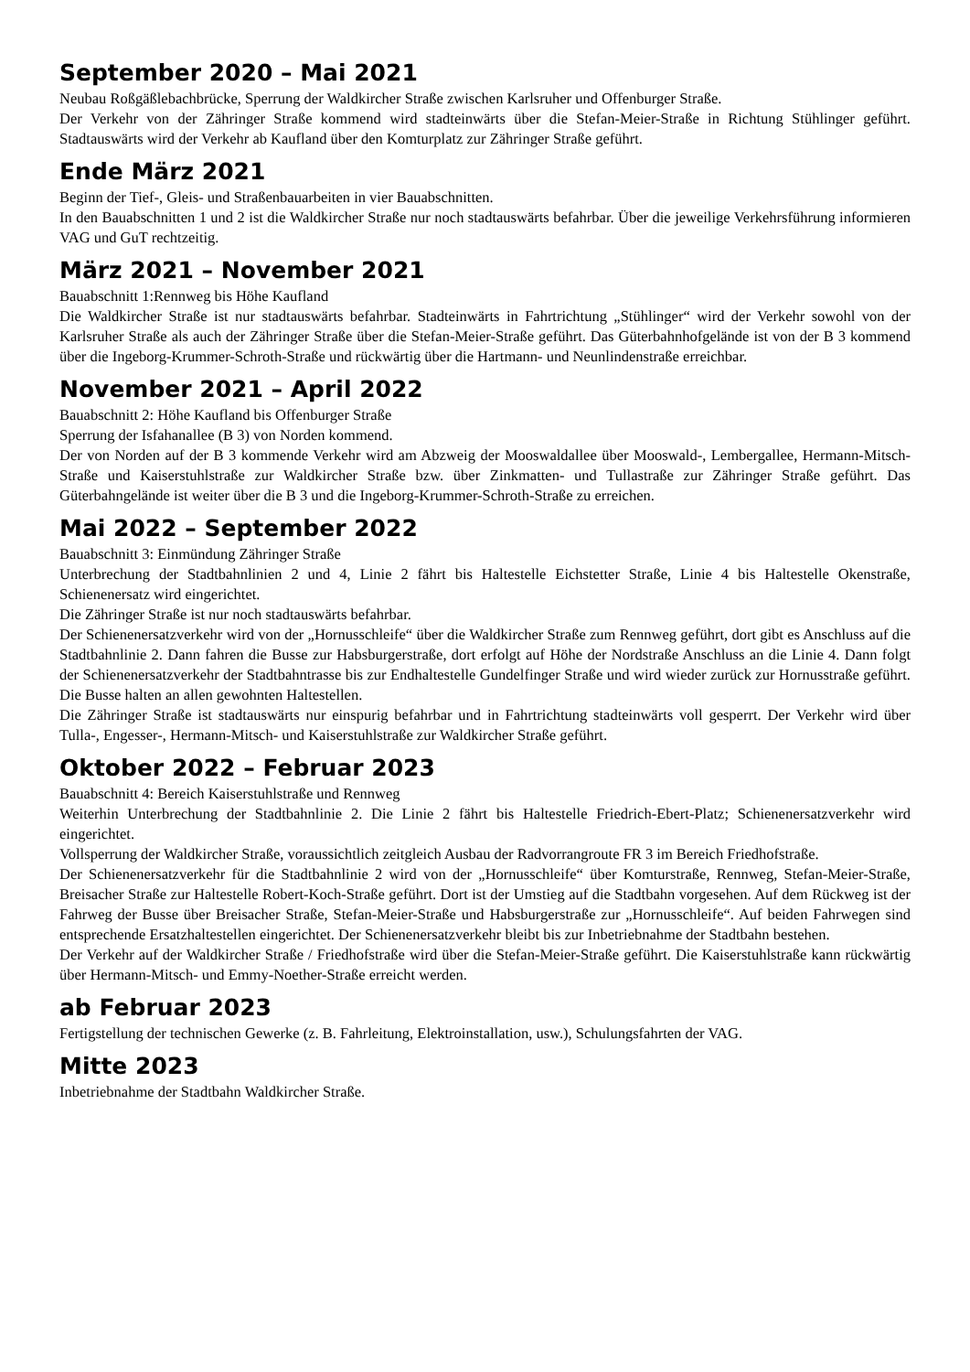September 2020 – Mai 2021
Neubau Roßgäßlebachbrücke, Sperrung der Waldkircher Straße zwischen Karlsruher und Offenburger Straße.
Der Verkehr von der Zähringer Straße kommend wird stadteinwärts über die Stefan-Meier-Straße in Richtung Stühlinger geführt. Stadtauswärts wird der Verkehr ab Kaufland über den Komturplatz zur Zähringer Straße geführt.
Ende März 2021
Beginn der Tief-, Gleis- und Straßenbauarbeiten in vier Bauabschnitten.
In den Bauabschnitten 1 und 2 ist die Waldkircher Straße nur noch stadtauswärts befahrbar. Über die jeweilige Verkehrsführung informieren VAG und GuT rechtzeitig.
März 2021 – November 2021
Bauabschnitt 1:Rennweg bis Höhe Kaufland
Die Waldkircher Straße ist nur stadtauswärts befahrbar. Stadteinwärts in Fahrtrichtung „Stühlinger“ wird der Verkehr sowohl von der Karlsruher Straße als auch der Zähringer Straße über die Stefan-Meier-Straße geführt. Das Güterbahnhofgelände ist von der B 3 kommend über die Ingeborg-Krummer-Schroth-Straße und rückwärtig über die Hartmann- und Neunlindenstraße erreichbar.
November 2021 – April 2022
Bauabschnitt 2: Höhe Kaufland bis Offenburger Straße
Sperrung der Isfahanallee (B 3) von Norden kommend.
Der von Norden auf der B 3 kommende Verkehr wird am Abzweig der Mooswaldallee über Mooswald-, Lembergallee, Hermann-Mitsch-Straße und Kaiserstuhlstraße zur Waldkircher Straße bzw. über Zinkmatten- und Tullastraße zur Zähringer Straße geführt. Das Güterbahngelände ist weiter über die B 3 und die Ingeborg-Krummer-Schroth-Straße zu erreichen.
Mai 2022 – September 2022
Bauabschnitt 3: Einmündung Zähringer Straße
Unterbrechung der Stadtbahnlinien 2 und 4, Linie 2 fährt bis Haltestelle Eichstetter Straße, Linie 4 bis Haltestelle Okenstraße, Schienenersatz wird eingerichtet.
Die Zähringer Straße ist nur noch stadtauswärts befahrbar.
Der Schienenersatzverkehr wird von der „Hornusschleife“ über die Waldkircher Straße zum Rennweg geführt, dort gibt es Anschluss auf die Stadtbahnlinie 2. Dann fahren die Busse zur Habsburgerstraße, dort erfolgt auf Höhe der Nordstraße Anschluss an die Linie 4. Dann folgt der Schienenersatzverkehr der Stadtbahntrasse bis zur Endhaltestelle Gundelfinger Straße und wird wieder zurück zur Hornusstraße geführt. Die Busse halten an allen gewohnten Haltestellen.
Die Zähringer Straße ist stadtauswärts nur einspurig befahrbar und in Fahrtrichtung stadteinwärts voll gesperrt. Der Verkehr wird über Tulla-, Engesser-, Hermann-Mitsch- und Kaiserstuhlstraße zur Waldkircher Straße geführt.
Oktober 2022 – Februar 2023
Bauabschnitt 4: Bereich Kaiserstuhlstraße und Rennweg
Weiterhin Unterbrechung der Stadtbahnlinie 2. Die Linie 2 fährt bis Haltestelle Friedrich-Ebert-Platz; Schienenersatzverkehr wird eingerichtet.
Vollsperrung der Waldkircher Straße, voraussichtlich zeitgleich Ausbau der Radvorrangroute FR 3 im Bereich Friedhofstraße.
Der Schienenersatzverkehr für die Stadtbahnlinie 2 wird von der „Hornusschleife“ über Komturstraße, Rennweg, Stefan-Meier-Straße, Breisacher Straße zur Haltestelle Robert-Koch-Straße geführt. Dort ist der Umstieg auf die Stadtbahn vorgesehen. Auf dem Rückweg ist der Fahrweg der Busse über Breisacher Straße, Stefan-Meier-Straße und Habsburgerstraße zur „Hornusschleife“. Auf beiden Fahrwegen sind entsprechende Ersatzhaltestellen eingerichtet. Der Schienenersatzverkehr bleibt bis zur Inbetriebnahme der Stadtbahn bestehen.
Der Verkehr auf der Waldkircher Straße / Friedhofstraße wird über die Stefan-Meier-Straße geführt. Die Kaiserstuhlstraße kann rückwärtig über Hermann-Mitsch- und Emmy-Noether-Straße erreicht werden.
ab Februar 2023
Fertigstellung der technischen Gewerke (z. B. Fahrleitung, Elektroinstallation, usw.), Schulungsfahrten der VAG.
Mitte 2023
Inbetriebnahme der Stadtbahn Waldkircher Straße.